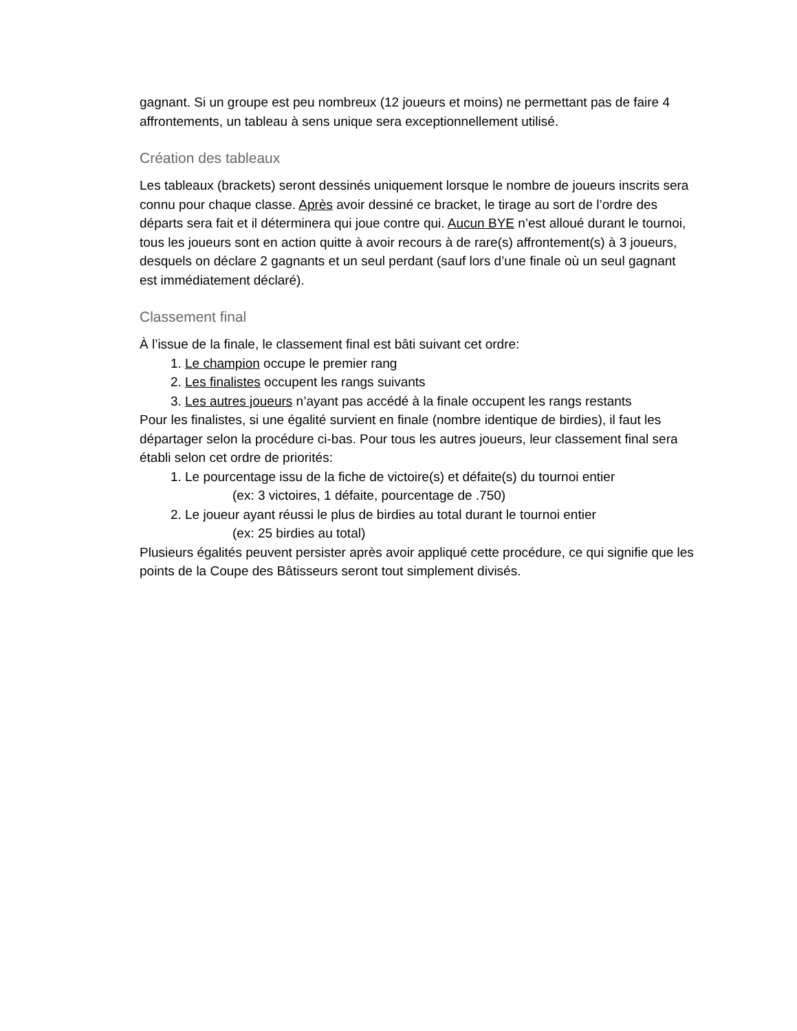gagnant. Si un groupe est peu nombreux (12 joueurs et moins) ne permettant pas de faire 4 affrontements, un tableau à sens unique sera exceptionnellement utilisé.
Création des tableaux
Les tableaux (brackets) seront dessinés uniquement lorsque le nombre de joueurs inscrits sera connu pour chaque classe. Après avoir dessiné ce bracket, le tirage au sort de l’ordre des départs sera fait et il déterminera qui joue contre qui. Aucun BYE n’est alloué durant le tournoi, tous les joueurs sont en action quitte à avoir recours à de rare(s) affrontement(s) à 3 joueurs, desquels on déclare 2 gagnants et un seul perdant (sauf lors d’une finale où un seul gagnant est immédiatement déclaré).
Classement final
À l’issue de la finale, le classement final est bâti suivant cet ordre:
1. Le champion occupe le premier rang
2. Les finalistes occupent les rangs suivants
3. Les autres joueurs n’ayant pas accédé à la finale occupent les rangs restants
Pour les finalistes, si une égalité survient en finale (nombre identique de birdies), il faut les départager selon la procédure ci-bas. Pour tous les autres joueurs, leur classement final sera établi selon cet ordre de priorités:
1. Le pourcentage issu de la fiche de victoire(s) et défaite(s) du tournoi entier
(ex: 3 victoires, 1 défaite, pourcentage de .750)
2. Le joueur ayant réussi le plus de birdies au total durant le tournoi entier
(ex: 25 birdies au total)
Plusieurs égalités peuvent persister après avoir appliqué cette procédure, ce qui signifie que les points de la Coupe des Bâtisseurs seront tout simplement divisés.